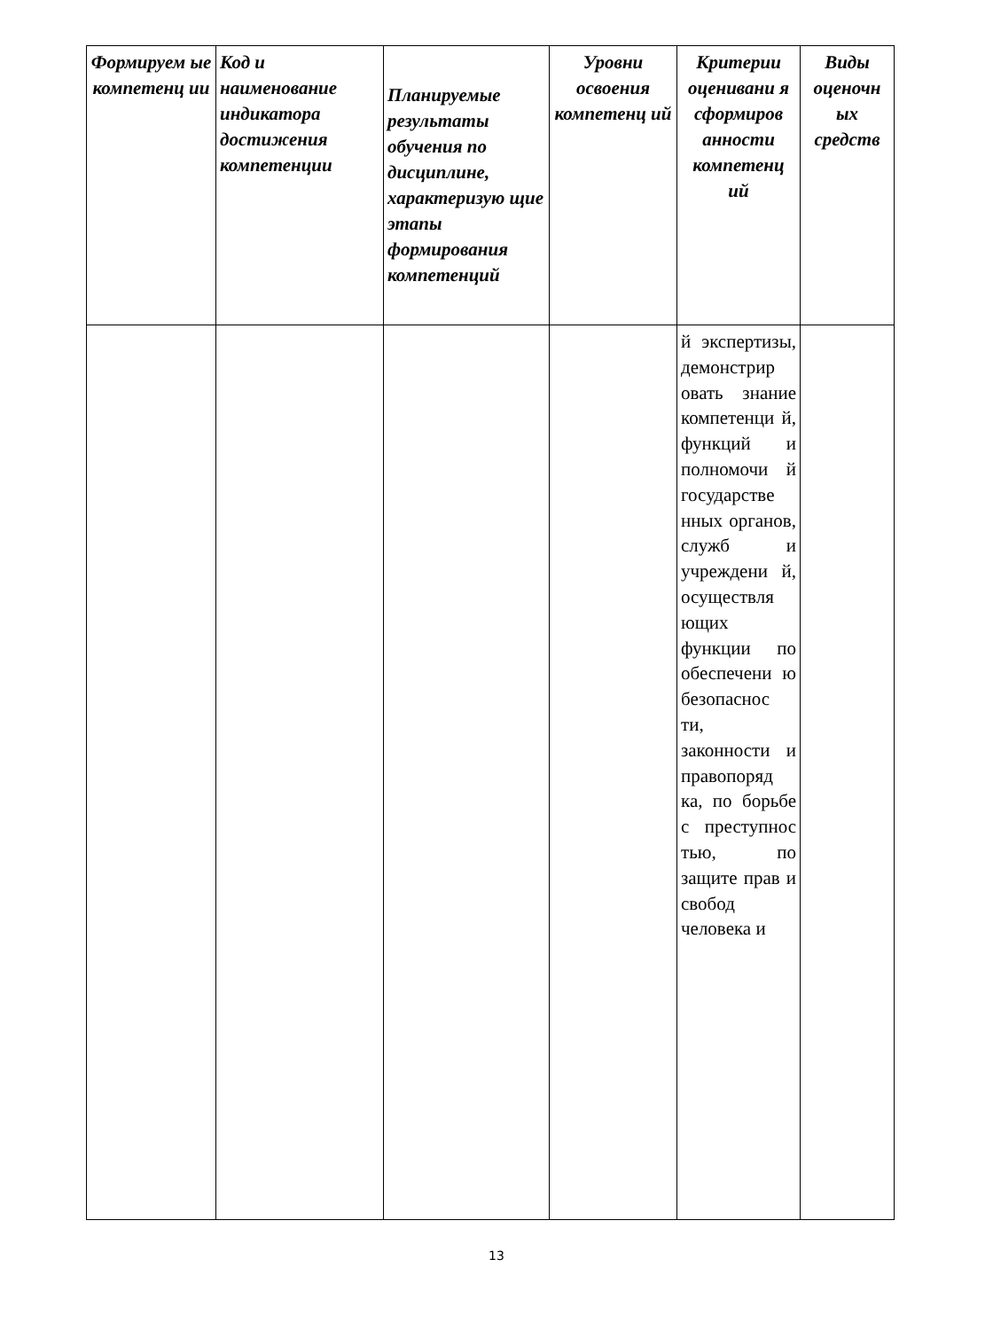| Формируем ые компетенц ии | Код и наименование индикатора достижения компетенции | Планируемые результаты обучения по дисциплине, характеризую щие этапы формирования компетенций | Уровни освоения компетенц ий | Критерии оценивани я сформиров анности компетенц ий | Виды оценочн ых средств |
| --- | --- | --- | --- | --- | --- |
| | | | | й экспертизы, демонстрир овать знание компетенци й, функций и полномочи й государстве нных органов, служб и учреждени й, осуществля ющих функции по обеспечени ю безопаснос ти, законности и правопоряд ка, по борьбе с преступнос тью, по защите прав и свобод человека и | |
13